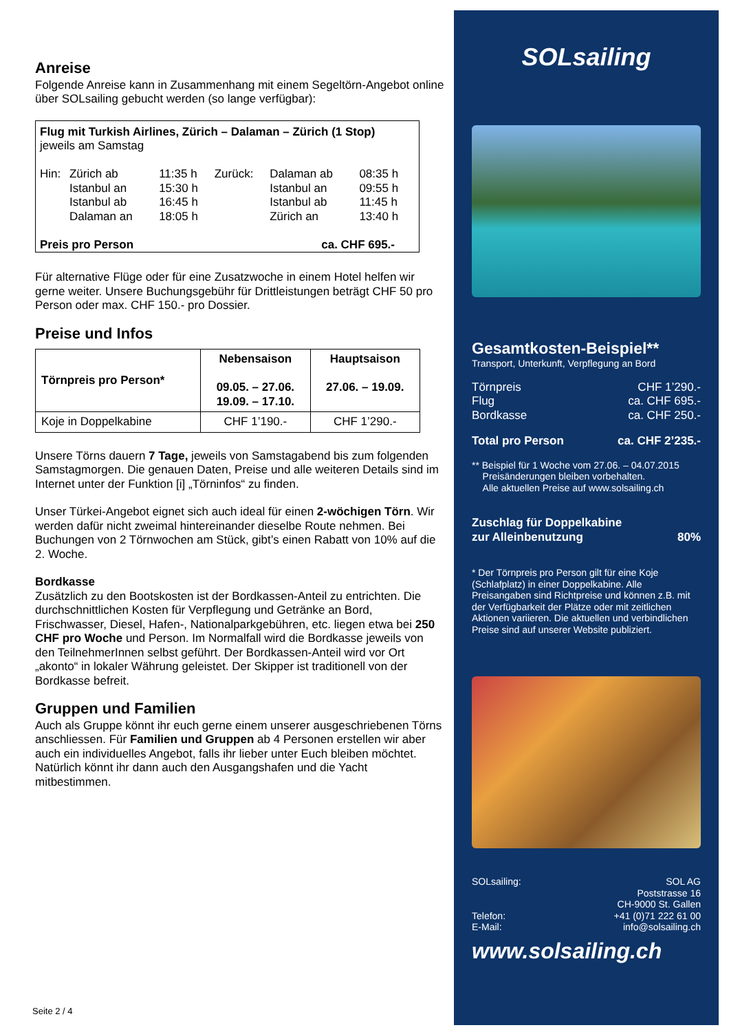Anreise
Folgende Anreise kann in Zusammenhang mit einem Segeltörn-Angebot online über SOLsailing gebucht werden (so lange verfügbar):
Flug mit Turkish Airlines, Zürich – Dalaman – Zürich (1 Stop)
jeweils am Samstag
| Hin: | Zürich ab Istanbul an Istanbul ab Dalaman an | 11:35 h 15:30 h 16:45 h 18:05 h | Zurück: | Dalaman ab Istanbul an Istanbul ab Zürich an | 08:35 h 09:55 h 11:45 h 13:40 h |
Preis pro Person ca. CHF 695.-
Für alternative Flüge oder für eine Zusatzwoche in einem Hotel helfen wir gerne weiter. Unsere Buchungsgebühr für Drittleistungen beträgt CHF 50 pro Person oder max. CHF 150.- pro Dossier.
Preise und Infos
| Törnpreis pro Person* | Nebensaison 09.05. – 27.06. 19.09. – 17.10. | Hauptsaison 27.06. – 19.09. |
| --- | --- | --- |
| Koje in Doppelkabine | CHF 1’190.- | CHF 1’290.- |
Unsere Törns dauern 7 Tage, jeweils von Samstagabend bis zum folgenden Samstagmorgen. Die genauen Daten, Preise und alle weiteren Details sind im Internet unter der Funktion [i] „Törninfos“ zu finden.
Unser Türkei-Angebot eignet sich auch ideal für einen 2-wöchigen Törn. Wir werden dafür nicht zweimal hintereinander dieselbe Route nehmen. Bei Buchungen von 2 Törnwochen am Stück, gibt’s einen Rabatt von 10% auf die 2. Woche.
Bordkasse
Zusätzlich zu den Bootskosten ist der Bordkassen-Anteil zu entrichten. Die durchschnittlichen Kosten für Verpflegung und Getränke an Bord, Frischwasser, Diesel, Hafen-, Nationalparkgebühren, etc. liegen etwa bei 250 CHF pro Woche und Person. Im Normalfall wird die Bordkasse jeweils von den TeilnehmerInnen selbst geführt. Der Bordkassen-Anteil wird vor Ort „akonto“ in lokaler Währung geleistet. Der Skipper ist traditionell von der Bordkasse befreit.
Gruppen und Familien
Auch als Gruppe könnt ihr euch gerne einem unserer ausgeschriebenen Törns anschliessen. Für Familien und Gruppen ab 4 Personen erstellen wir aber auch ein individuelles Angebot, falls ihr lieber unter Euch bleiben möchtet. Natürlich könnt ihr dann auch den Ausgangshafen und die Yacht mitbestimmen.
Seite 2 / 4
SOLsailing
Gesamtkosten-Beispiel**
Transport, Unterkunft, Verpflegung an Bord
Törnpreis CHF 1’290.-
Flug ca. CHF 695.-
Bordkasse ca. CHF 250.-
Total pro Person ca. CHF 2’235.-
** Beispiel für 1 Woche vom 27.06. – 04.07.2015
Preisänderungen bleiben vorbehalten.
Alle aktuellen Preise auf www.solsailing.ch
Zuschlag für Doppelkabine
zur Alleinbenutzung 80%
* Der Törnpreis pro Person gilt für eine Koje (Schlafplatz) in einer Doppelkabine. Alle Preisangaben sind Richtpreise und können z.B. mit der Verfügbarkeit der Plätze oder mit zeitlichen Aktionen variieren. Die aktuellen und verbindlichen Preise sind auf unserer Website publiziert.
SOLsailing:
Telefon:
E-Mail: SOL AG
Poststrasse 16
CH-9000 St. Gallen
+41 (0)71 222 61 00
info@solsailing.ch
www.solsailing.ch